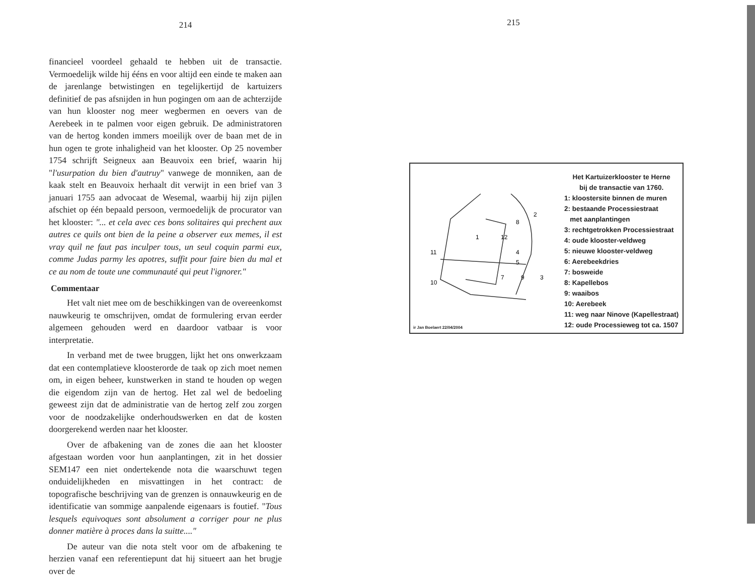214
financieel voordeel gehaald te hebben uit de transactie. Vermoedelijk wilde hij ééns en voor altijd een einde te maken aan de jarenlange betwistingen en tegelijkertijd de kartuizers definitief de pas afsnijden in hun pogingen om aan de achterzijde van hun klooster nog meer wegbermen en oevers van de Aerebeek in te palmen voor eigen gebruik. De administratoren van de hertog konden immers moeilijk over de baan met de in hun ogen te grote inhaligheid van het klooster. Op 25 november 1754 schrijft Seigneux aan Beauvoix een brief, waarin hij "l'usurpation du bien d'autruy" vanwege de monniken, aan de kaak stelt en Beauvoix herhaalt dit verwijt in een brief van 3 januari 1755 aan advocaat de Wesemal, waarbij hij zijn pijlen afschiet op één bepaald persoon, vermoedelijk de procurator van het klooster: "... et cela avec ces bons solitaires qui prechent aux autres ce quils ont bien de la peine a observer eux memes, il est vray quil ne faut pas inculper tous, un seul coquin parmi eux, comme Judas parmy les apotres, suffit pour faire bien du mal et ce au nom de toute une communauté qui peut l'ignorer."
Commentaar
Het valt niet mee om de beschikkingen van de overeenkomst nauwkeurig te omschrijven, omdat de formulering ervan eerder algemeen gehouden werd en daardoor vatbaar is voor interpretatie.
In verband met de twee bruggen, lijkt het ons onwerkzaam dat een contemplatieve kloosterorde de taak op zich moet nemen om, in eigen beheer, kunstwerken in stand te houden op wegen die eigendom zijn van de hertog. Het zal wel de bedoeling geweest zijn dat de administratie van de hertog zelf zou zorgen voor de noodzakelijke onderhoudswerken en dat de kosten doorgerekend werden naar het klooster.
Over de afbakening van de zones die aan het klooster afgestaan worden voor hun aanplantingen, zit in het dossier SEM147 een niet ondertekende nota die waarschuwt tegen onduidelijkheden en misvattingen in het contract: de topografische beschrijving van de grenzen is onnauwkeurig en de identificatie van sommige aanpalende eigenaars is foutief. "Tous lesquels equivoques sont absolument a corriger pour ne plus donner matière à proces dans la suitte...."
De auteur van die nota stelt voor om de afbakening te herzien vanaf een referentiepunt dat hij situeert aan het brugje over de
215
1
2
3
4
5
7
8
9
10
11
12
ir Jan Boelaert 22/04/2004
Het Kartuizerklooster te Herne
bij de transactie van 1760.
1: kloostersite binnen de muren
2: bestaande Processiestraat
met aanplantingen
3: rechtgetrokken Processiestraat
4: oude klooster-veldweg
5: nieuwe klooster-veldweg
6: Aerebeekdries
7: bosweide
8: Kapellebos
9: waaibos
10: Aerebeek
11: weg naar Ninove (Kapellestraat)
12: oude Processieweg tot ca. 1507